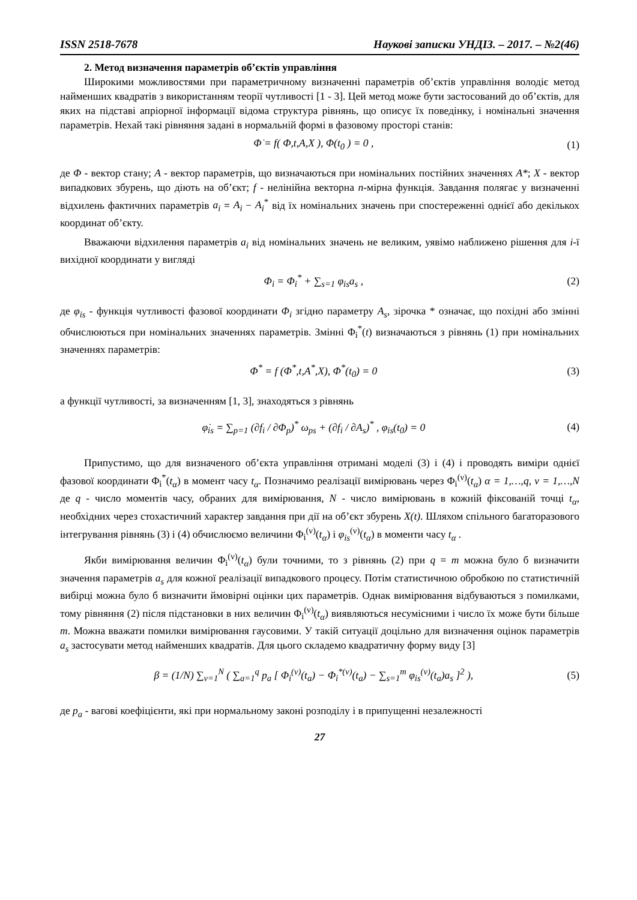ISSN 2518-7678 Наукові записки УНДІЗ. – 2017. – №2(46)
2. Метод визначення параметрів об’єктів управління
Широкими можливостями при параметричному визначенні параметрів об’єктів управління володіє метод найменших квадратів з використанням теорії чутливості [1 - 3]. Цей метод може бути застосований до об’єктів, для яких на підставі апріорної інформації відома структура рівнянь, що описує їх поведінку, і номінальні значення параметрів. Нехай такі рівняння задані в нормальній формі в фазовому просторі станів:
Φ̇ = f( Φ,t,A,X ), Φ(t<sub>0</sub> ) = 0 , (1)
де Φ - вектор стану; A - вектор параметрів, що визначаються при номінальних постійних значеннях A*; X - вектор випадкових збурень, що діють на об’єкт; f - нелінійна векторна n-мірна функція. Завдання полягає у визначенні відхилень фактичних параметрів a<sub>i</sub> = A<sub>i</sub> − A<sub>i</sub><sup>*</sup> від їх номінальних значень при спостереженні однієї або декількох координат об’єкту.
Вважаючи відхилення параметрів a<sub>i</sub> від номінальних значень не великим, уявімо наближено рішення для i-ї вихідної координати у вигляді
Φ<sub>i</sub> = Φ<sub>i</sub><sup>*</sup> + ∑<sub>s=1</sub> φ<sub>is</sub>a<sub>s</sub> , (2)
де φ<sub>is</sub> - функція чутливості фазової координати Φ<sub>i</sub> згідно параметру A<sub>s</sub>, зірочка * означає, що похідні або змінні обчислюються при номінальних значеннях параметрів. Змінні Φ<sub>i</sub><sup>*</sup>(t) визначаються з рівнянь (1) при номінальних значеннях параметрів:
Φ<sup>*</sup> = f (Φ<sup>*</sup>,t,A<sup>*</sup>,X), Φ<sup>*</sup>(t<sub>0</sub>) = 0 (3)
а функції чутливості, за визначенням [1, 3], знаходяться з рівнянь
φ̇<sub>is</sub> = ∑<sub>p=1</sub> (∂f<sub>i</sub> / ∂Φ<sub>p</sub>)<sup>*</sup> ω<sub>ps</sub> + (∂f<sub>i</sub> / ∂A<sub>s</sub>)<sup>*</sup> , φ<sub>is</sub>(t<sub>0</sub>) = 0 (4)
Припустимо, що для визначеного об’єкта управління отримані моделі (3) і (4) і проводять виміри однієї фазової координати Φ<sub>i</sub><sup>*</sup>(t<sub>α</sub>) в момент часу t<sub>α</sub>. Позначимо реалізації вимірювань через Φ<sub>i</sub><sup>(ν)</sup>(t<sub>α</sub>) α = 1,…,q, ν = 1,…,N де q - число моментів часу, обраних для вимірювання, N - число вимірювань в кожній фіксованій точці t<sub>α</sub>, необхідних через стохастичний характер завдання при дії на об’єкт збурень X(t). Шляхом спільного багаторазового інтегрування рівнянь (3) і (4) обчислюємо величини Φ<sub>i</sub><sup>(ν)</sup>(t<sub>α</sub>) і φ<sub>is</sub><sup>(ν)</sup>(t<sub>α</sub>) в моменти часу t<sub>α</sub> .
Якби вимірювання величин Φ<sub>i</sub><sup>(ν)</sup>(t<sub>α</sub>) були точними, то з рівнянь (2) при q = m можна було б визначити значення параметрів a<sub>s</sub> для кожної реалізації випадкового процесу. Потім статистичною обробкою по статистичній вибірці можна було б визначити ймовірні оцінки цих параметрів. Однак вимірювання відбуваються з помилками, тому рівняння (2) після підстановки в них величин Φ<sub>i</sub><sup>(ν)</sup>(t<sub>α</sub>) виявляються несумісними і число їх може бути більше m. Можна вважати помилки вимірювання гаусовими. У такій ситуації доцільно для визначення оцінок параметрів a<sub>s</sub> застосувати метод найменших квадратів. Для цього складемо квадратичну форму виду [3]
β = (1/N) ∑<sub>ν=1</sub><sup>N</sup> ( ∑<sub>a=1</sub><sup>q</sup> p<sub>a</sub> [ Φ<sub>i</sub><sup>(ν)</sup>(t<sub>a</sub>) − Φ<sub>i</sub><sup>*(ν)</sup>(t<sub>a</sub>) − ∑<sub>s=1</sub><sup>m</sup> φ<sub>is</sub><sup>(ν)</sup>(t<sub>a</sub>)a<sub>s</sub> ]<sup>2</sup> ), (5)
де p<sub>a</sub> - вагові коефіцієнти, які при нормальному законі розподілу і в припущенні незалежності
27